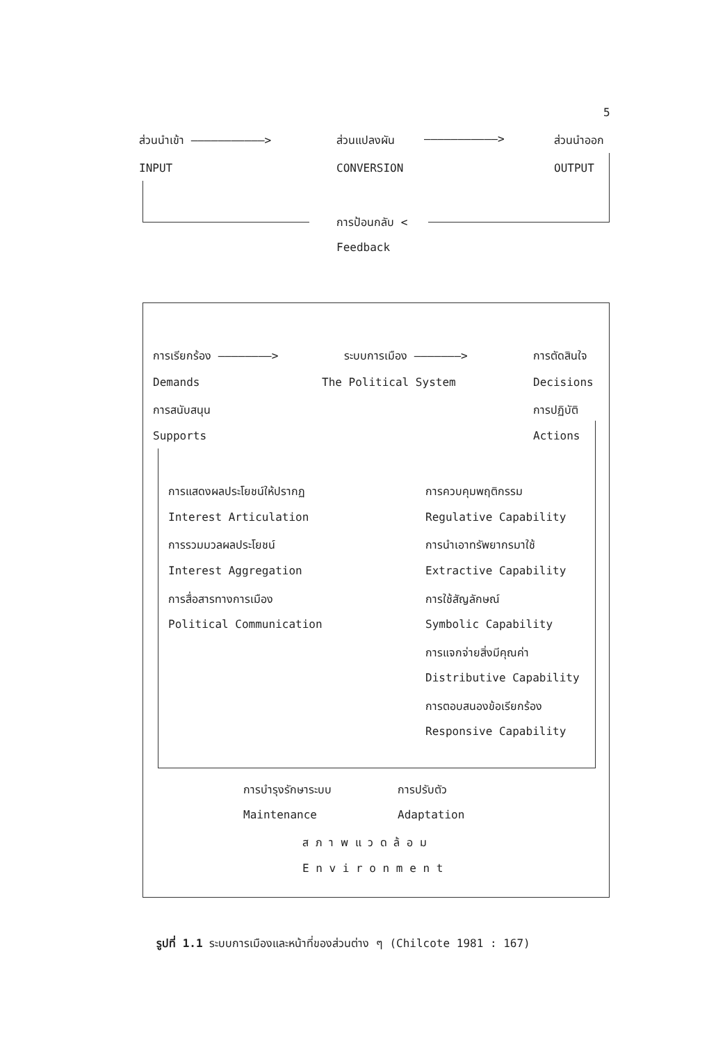5
ส่วนนำเข้า ———————————> ส่วนแปลงผัน ———————————> ส่วนนำออก
INPUT CONVERSION OUTPUT
การป้อนกลับ <
Feedback
การเรียกร้อง ————————> ระบบการเมือง ———————> การตัดสินใจ
Demands The Political System Decisions
การสนับสนุน การปฏิบัติ
Supports Actions
การแสดงผลประโยชน์ให้ปรากฏ การควบคุมพฤติกรรม
Interest Articulation Regulative Capability
การรวมมวลผลประโยชน์ การนำเอาทรัพยากรมาใช้
Interest Aggregation Extractive Capability
การสื่อสารทางการเมือง การใช้สัญลักษณ์
Political Communication Symbolic Capability
การแจกจ่ายสิ่งมีคุณค่า
Distributive Capability
การตอบสนองข้อเรียกร้อง
Responsive Capability
การบำรุงรักษาระบบ การปรับตัว
Maintenance Adaptation
ส ภ า พ แ ว ด ล้ อ ม
E n v i r o n m e n t
รูปที่ 1.1 ระบบการเมืองและหน้าที่ของส่วนต่าง ๆ (Chilcote 1981 : 167)